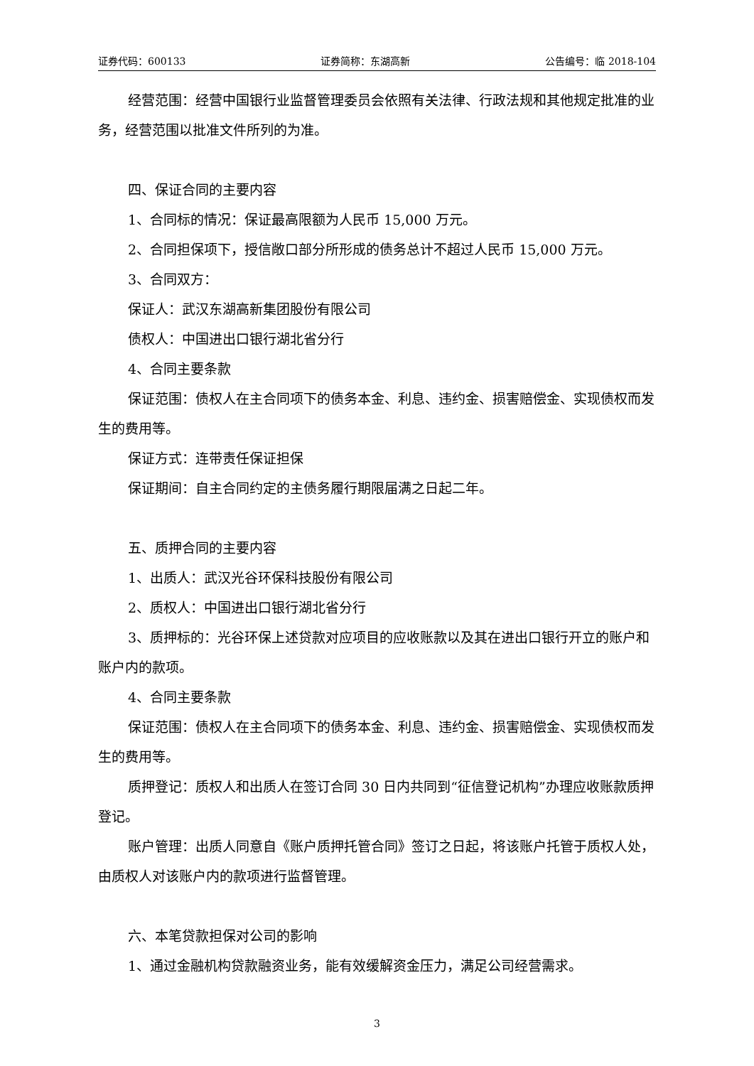证券代码：600133 证券简称：东湖高新 公告编号：临 2018-104
经营范围：经营中国银行业监督管理委员会依照有关法律、行政法规和其他规定批准的业务，经营范围以批准文件所列的为准。
四、保证合同的主要内容
1、合同标的情况：保证最高限额为人民币 15,000 万元。
2、合同担保项下，授信敞口部分所形成的债务总计不超过人民币 15,000 万元。
3、合同双方：
保证人：武汉东湖高新集团股份有限公司
债权人：中国进出口银行湖北省分行
4、合同主要条款
保证范围：债权人在主合同项下的债务本金、利息、违约金、损害赔偿金、实现债权而发生的费用等。
保证方式：连带责任保证担保
保证期间：自主合同约定的主债务履行期限届满之日起二年。
五、质押合同的主要内容
1、出质人：武汉光谷环保科技股份有限公司
2、质权人：中国进出口银行湖北省分行
3、质押标的：光谷环保上述贷款对应项目的应收账款以及其在进出口银行开立的账户和账户内的款项。
4、合同主要条款
保证范围：债权人在主合同项下的债务本金、利息、违约金、损害赔偿金、实现债权而发生的费用等。
质押登记：质权人和出质人在签订合同 30 日内共同到“征信登记机构”办理应收账款质押登记。
账户管理：出质人同意自《账户质押托管合同》签订之日起，将该账户托管于质权人处，由质权人对该账户内的款项进行监督管理。
六、本笔贷款担保对公司的影响
1、通过金融机构贷款融资业务，能有效缓解资金压力，满足公司经营需求。
3